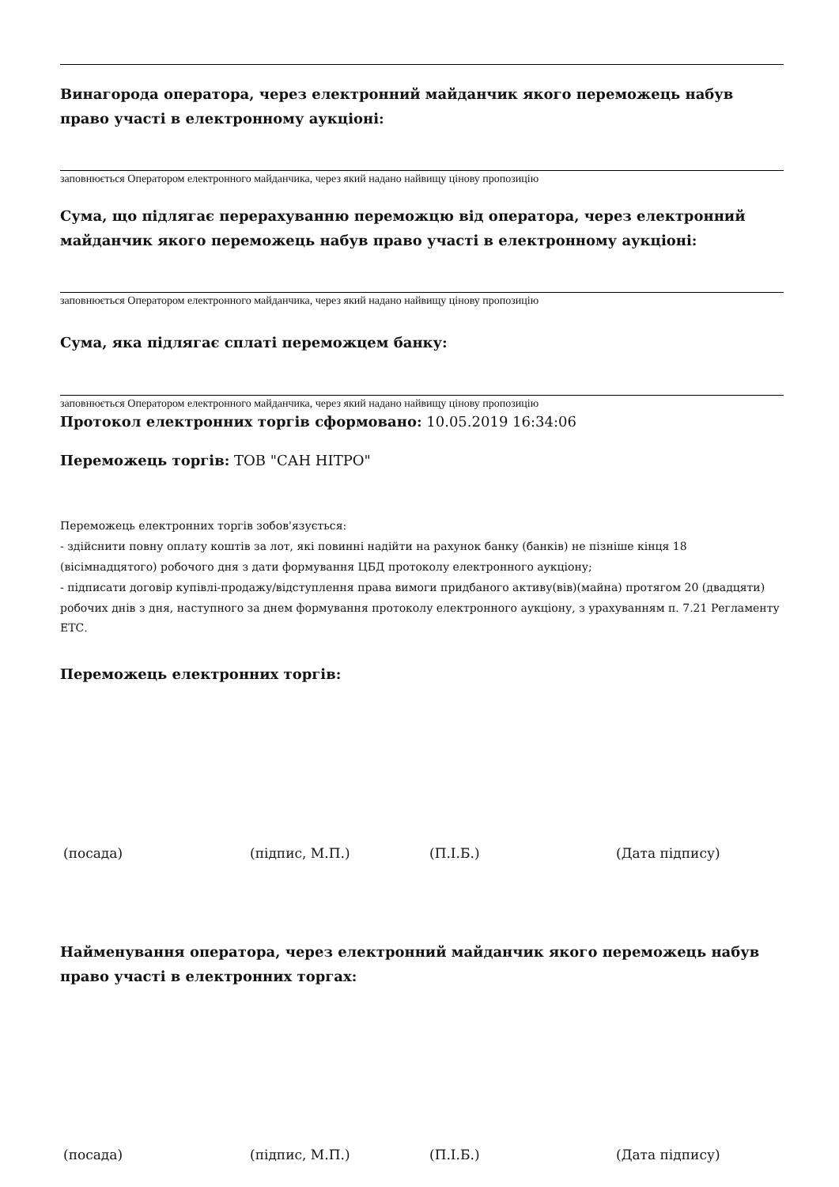Винагорода оператора, через електронний майданчик якого переможець набув право участі в електронному аукціоні:
заповнюється Оператором електронного майданчика, через який надано найвищу цінову пропозицію
Сума, що підлягає перерахуванню переможцю від оператора, через електронний майданчик якого переможець набув право участі в електронному аукціоні:
заповнюється Оператором електронного майданчика, через який надано найвищу цінову пропозицію
Сума, яка підлягає сплаті переможцем банку:
заповнюється Оператором електронного майданчика, через який надано найвищу цінову пропозицію
Протокол електронних торгів сформовано: 10.05.2019 16:34:06
Переможець торгів: ТОВ "САН НІТРО"
Переможець електронних торгів зобов'язується:
- здійснити повну оплату коштів за лот, які повинні надійти на рахунок банку (банків) не пізніше кінця 18 (вісімнадцятого) робочого дня з дати формування ЦБД протоколу електронного аукціону;
- підписати договір купівлі-продажу/відступлення права вимоги придбаного активу(вів)(майна) протягом 20 (двадцяти) робочих днів з дня, наступного за днем формування протоколу електронного аукціону, з урахуванням п. 7.21 Регламенту ЕТС.
Переможець електронних торгів:
(посада) (підпис, М.П.) (П.І.Б.) (Дата підпису)
Найменування оператора, через електронний майданчик якого переможець набув право участі в електронних торгах:
(посада) (підпис, М.П.) (П.І.Б.) (Дата підпису)